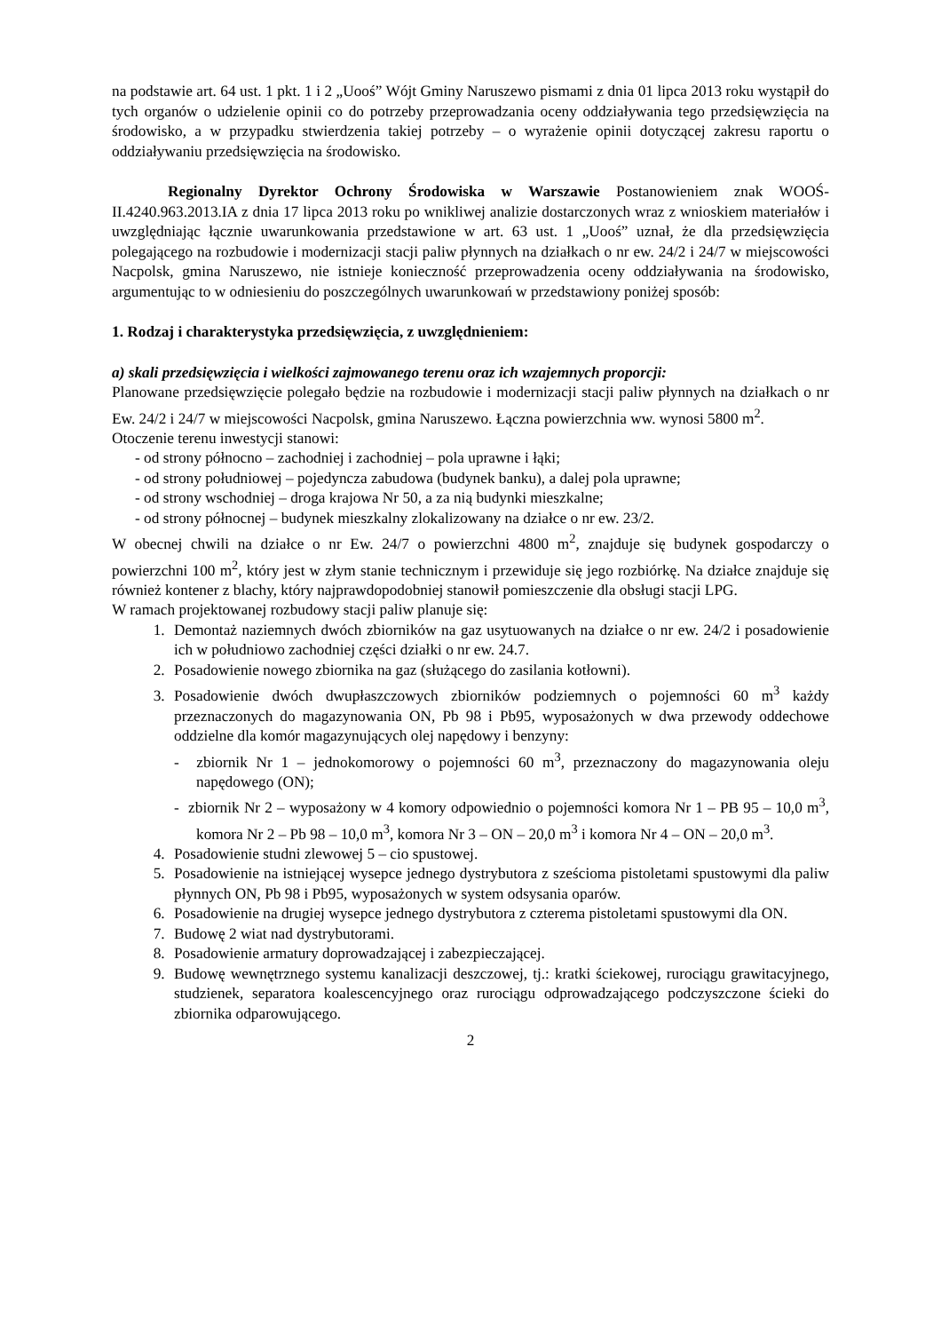na podstawie art. 64 ust. 1 pkt. 1 i 2 „Uooś” Wójt Gminy Naruszewo pismami z dnia 01 lipca 2013 roku wystąpił do tych organów o udzielenie opinii co do potrzeby przeprowadzania oceny oddziaływania tego przedsięwzięcia na środowisko, a w przypadku stwierdzenia takiej potrzeby – o wyrażenie opinii dotyczącej zakresu raportu o oddziaływaniu przedsięwzięcia na środowisko.
Regionalny Dyrektor Ochrony Środowiska w Warszawie Postanowieniem znak WOOŚ-II.4240.963.2013.IA z dnia 17 lipca 2013 roku po wnikliwej analizie dostarczonych wraz z wnioskiem materiałów i uwzględniając łącznie uwarunkowania przedstawione w art. 63 ust. 1 „Uooś” uznał, że dla przedsięwzięcia polegającego na rozbudowie i modernizacji stacji paliw płynnych na działkach o nr ew. 24/2 i 24/7 w miejscowości Nacpolsk, gmina Naruszewo, nie istnieje konieczność przeprowadzenia oceny oddziaływania na środowisko, argumentując to w odniesieniu do poszczególnych uwarunkowań w przedstawiony poniżej sposób:
1. Rodzaj i charakterystyka przedsięwzięcia, z uwzględnieniem:
a) skali przedsięwzięcia i wielkości zajmowanego terenu oraz ich wzajemnych proporcji:
Planowane przedsięwzięcie polegało będzie na rozbudowie i modernizacji stacji paliw płynnych na działkach o nr Ew. 24/2 i 24/7 w miejscowości Nacpolsk, gmina Naruszewo. Łączna powierzchnia ww. wynosi 5800 m<sup>2</sup>.
Otoczenie terenu inwestycji stanowi:
- od strony północno – zachodniej i zachodniej – pola uprawne i łąki;
- od strony południowej – pojedyncza zabudowa (budynek banku), a dalej pola uprawne;
- od strony wschodniej – droga krajowa Nr 50, a za nią budynki mieszkalne;
- od strony północnej – budynek mieszkalny zlokalizowany na działce o nr ew. 23/2.
W obecnej chwili na działce o nr Ew. 24/7 o powierzchni 4800 m<sup>2</sup>, znajduje się budynek gospodarczy o powierzchni 100 m<sup>2</sup>, który jest w złym stanie technicznym i przewiduje się jego rozbiórkę. Na działce znajduje się również kontener z blachy, który najprawdopodobniej stanowił pomieszczenie dla obsługi stacji LPG.
W ramach projektowanej rozbudowy stacji paliw planuje się:
1. Demontaż naziemnych dwóch zbiorników na gaz usytuowanych na działce o nr ew. 24/2 i posadowienie ich w południowo zachodniej części działki o nr ew. 24.7.
2. Posadowienie nowego zbiornika na gaz (służącego do zasilania kotłowni).
3. Posadowienie dwóch dwupłaszczowych zbiorników podziemnych o pojemności 60 m<sup>3</sup> każdy przeznaczonych do magazynowania ON, Pb 98 i Pb95, wyposażonych w dwa przewody oddechowe oddzielne dla komór magazynujących olej napędowy i benzyny:
- zbiornik Nr 1 – jednokomorowy o pojemności 60 m<sup>3</sup>, przeznaczony do magazynowania oleju napędowego (ON);
- zbiornik Nr 2 – wyposażony w 4 komory odpowiednio o pojemności komora Nr 1 – PB 95 – 10,0 m<sup>3</sup>, komora Nr 2 – Pb 98 – 10,0 m<sup>3</sup>, komora Nr 3 – ON – 20,0 m<sup>3</sup> i komora Nr 4 – ON – 20,0 m<sup>3</sup>.
4. Posadowienie studni zlewowej 5 – cio spustowej.
5. Posadowienie na istniejącej wysepce jednego dystrybutora z sześcioma pistoletami spustowymi dla paliw płynnych ON, Pb 98 i Pb95, wyposażonych w system odsysania oparów.
6. Posadowienie na drugiej wysepce jednego dystrybutora z czterema pistoletami spustowymi dla ON.
7. Budowę 2 wiat nad dystrybutorami.
8. Posadowienie armatury doprowadzającej i zabezpieczającej.
9. Budowę wewnętrznego systemu kanalizacji deszczowej, tj.: kratki ściekowej, rurociągu grawitacyjnego, studzienek, separatora koalescencyjnego oraz rurociągu odprowadzającego podczyszczone ścieki do zbiornika odparowującego.
2